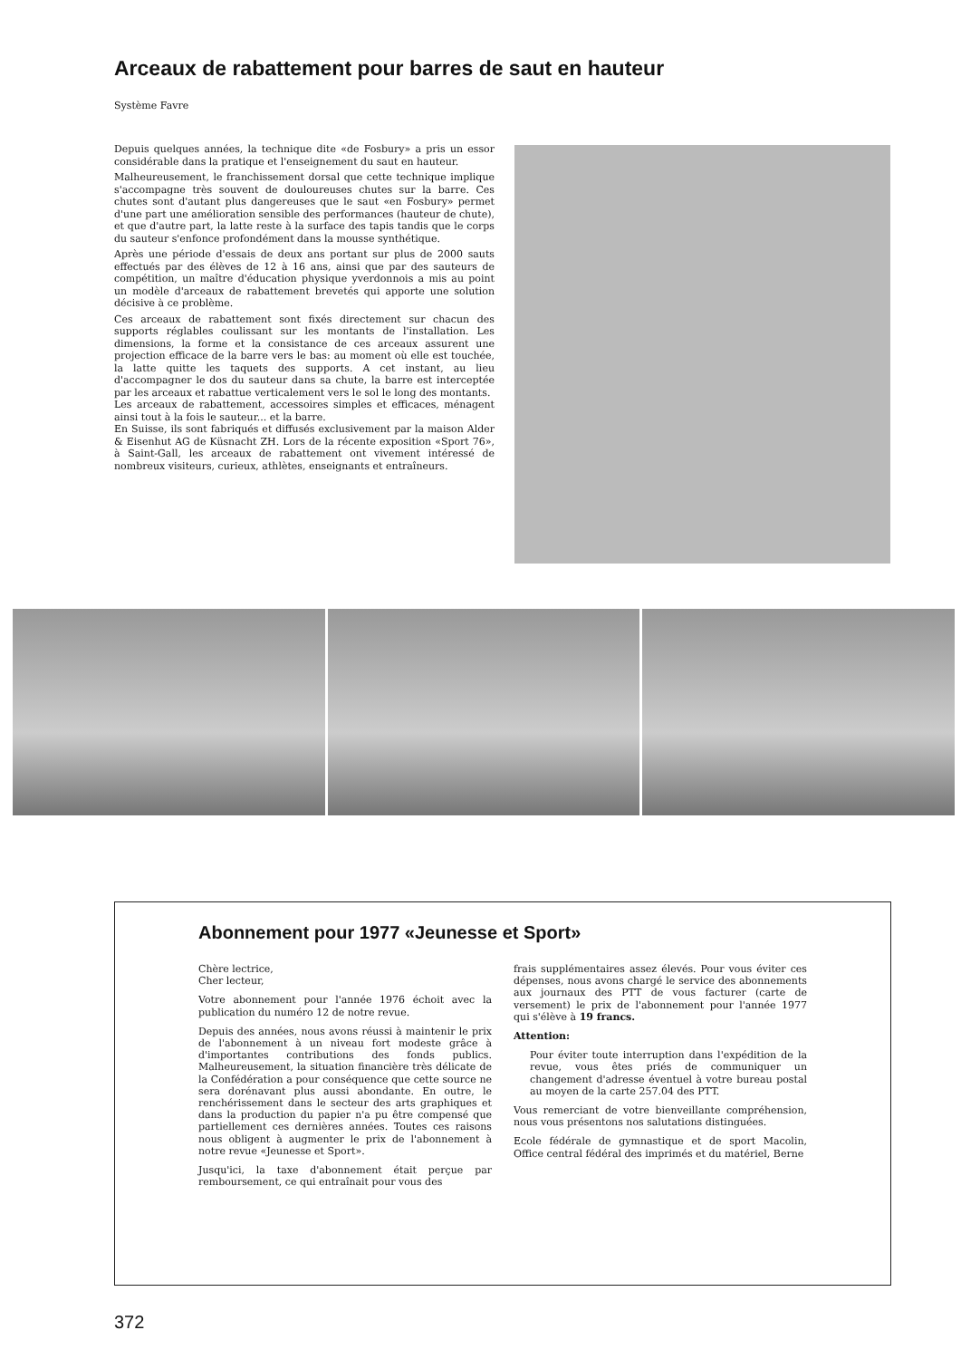Arceaux de rabattement pour barres de saut en hauteur
Système Favre
Depuis quelques années, la technique dite «de Fosbury» a pris un essor considérable dans la pratique et l'enseignement du saut en hauteur.
Malheureusement, le franchissement dorsal que cette technique implique s'accompagne très souvent de douloureuses chutes sur la barre. Ces chutes sont d'autant plus dangereuses que le saut «en Fosbury» permet d'une part une amélioration sensible des performances (hauteur de chute), et que d'autre part, la latte reste à la surface des tapis tandis que le corps du sauteur s'enfonce profondément dans la mousse synthétique.
Après une période d'essais de deux ans portant sur plus de 2000 sauts effectués par des élèves de 12 à 16 ans, ainsi que par des sauteurs de compétition, un maître d'éducation physique yverdonnois a mis au point un modèle d'arceaux de rabattement brevetés qui apporte une solution décisive à ce problème.
Ces arceaux de rabattement sont fixés directement sur chacun des supports réglables coulissant sur les montants de l'installation. Les dimensions, la forme et la consistance de ces arceaux assurent une projection efficace de la barre vers le bas: au moment où elle est touchée, la latte quitte les taquets des supports. A cet instant, au lieu d'accompagner le dos du sauteur dans sa chute, la barre est interceptée par les arceaux et rabattue verticalement vers le sol le long des montants.
Les arceaux de rabattement, accessoires simples et efficaces, ménagent ainsi tout à la fois le sauteur... et la barre.
En Suisse, ils sont fabriqués et diffusés exclusivement par la maison Alder & Eisenhut AG de Küsnacht ZH. Lors de la récente exposition «Sport 76», à Saint-Gall, les arceaux de rabattement ont vivement intéressé de nombreux visiteurs, curieux, athlètes, enseignants et entraîneurs.
Abonnement pour 1977 «Jeunesse et Sport»
Chère lectrice,
Cher lecteur,
Votre abonnement pour l'année 1976 échoit avec la publication du numéro 12 de notre revue.
Depuis des années, nous avons réussi à maintenir le prix de l'abonnement à un niveau fort modeste grâce à d'importantes contributions des fonds publics. Malheureusement, la situation financière très délicate de la Confédération a pour conséquence que cette source ne sera dorénavant plus aussi abondante. En outre, le renchérissement dans le secteur des arts graphiques et dans la production du papier n'a pu être compensé que partiellement ces dernières années. Toutes ces raisons nous obligent à augmenter le prix de l'abonnement à notre revue «Jeunesse et Sport».
Jusqu'ici, la taxe d'abonnement était perçue par remboursement, ce qui entraînait pour vous des
frais supplémentaires assez élevés. Pour vous éviter ces dépenses, nous avons chargé le service des abonnements aux journaux des PTT de vous facturer (carte de versement) le prix de l'abonnement pour l'année 1977 qui s'élève à 19 francs.
Attention:
Pour éviter toute interruption dans l'expédition de la revue, vous êtes priés de communiquer un changement d'adresse éventuel à votre bureau postal au moyen de la carte 257.04 des PTT.
Vous remerciant de votre bienveillante compréhension, nous vous présentons nos salutations distinguées.
Ecole fédérale de gymnastique et de sport Macolin, Office central fédéral des imprimés et du matériel, Berne
372